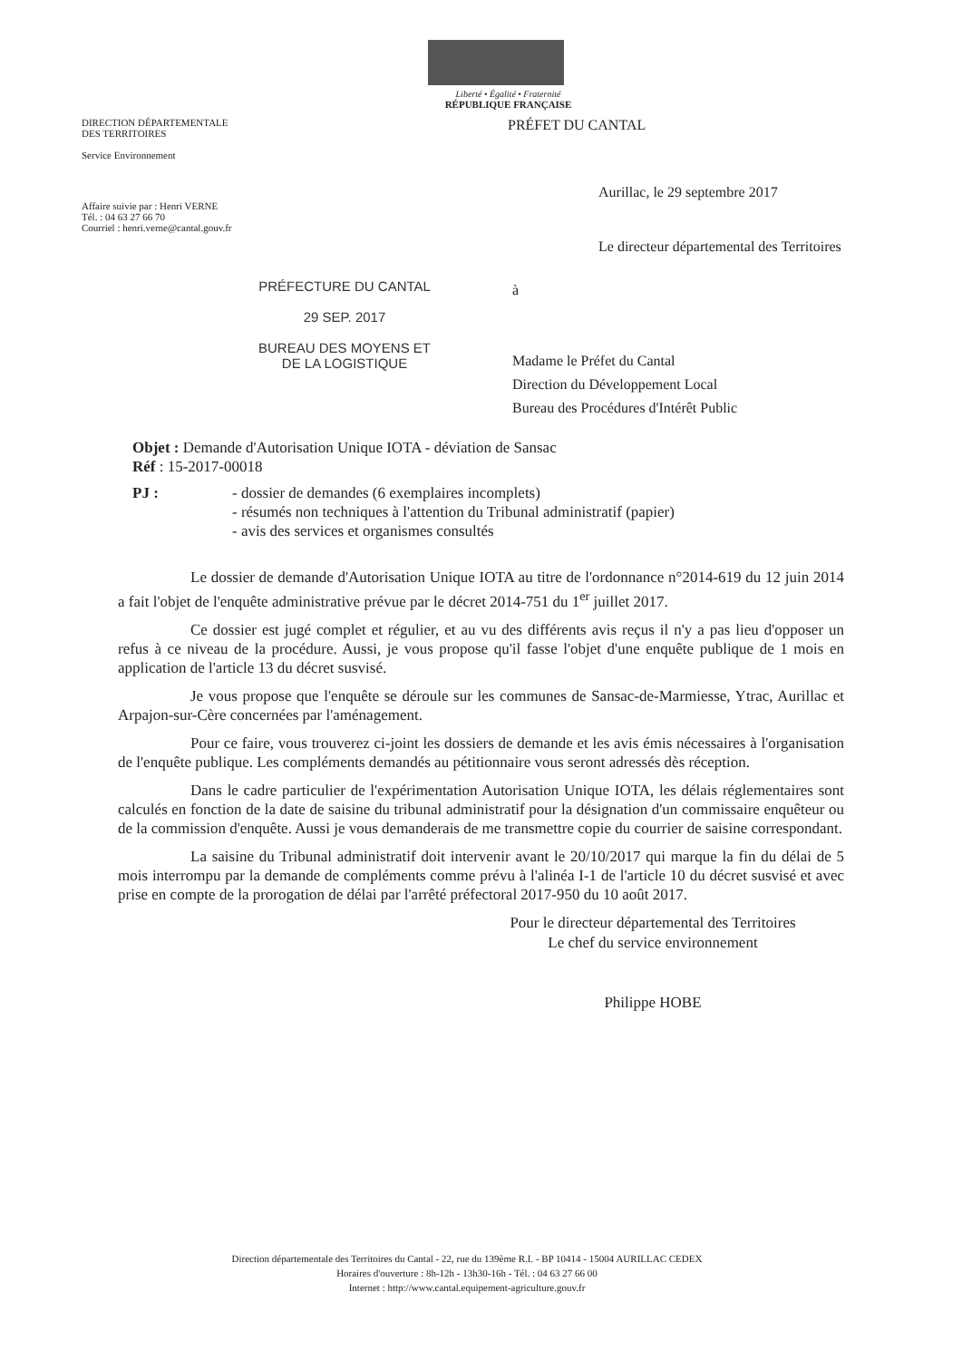Liberté • Égalité • Fraternité
RÉPUBLIQUE FRANÇAISE
DIRECTION DÉPARTEMENTALE
DES TERRITOIRES
Service Environnement
PRÉFET DU CANTAL
Affaire suivie par : Henri VERNE
Tél. : 04 63 27 66 70
Courriel : henri.verne@cantal.gouv.fr
Aurillac, le 29 septembre 2017
Le directeur départemental des Territoires
PRÉFECTURE DU CANTAL
29 SEP. 2017
BUREAU DES MOYENS ET
DE LA LOGISTIQUE
à
Madame le Préfet du Cantal
Direction du Développement Local
Bureau des Procédures d'Intérêt Public
Objet : Demande d'Autorisation Unique IOTA - déviation de Sansac
Réf : 15-2017-00018
PJ : - dossier de demandes (6 exemplaires incomplets)
- résumés non techniques à l'attention du Tribunal administratif (papier)
- avis des services et organismes consultés
Le dossier de demande d'Autorisation Unique IOTA au titre de l'ordonnance n°2014-619 du 12 juin 2014 a fait l'objet de l'enquête administrative prévue par le décret 2014-751 du 1<sup>er</sup> juillet 2017.
Ce dossier est jugé complet et régulier, et au vu des différents avis reçus il n'y a pas lieu d'opposer un refus à ce niveau de la procédure. Aussi, je vous propose qu'il fasse l'objet d'une enquête publique de 1 mois en application de l'article 13 du décret susvisé.
Je vous propose que l'enquête se déroule sur les communes de Sansac-de-Marmiesse, Ytrac, Aurillac et Arpajon-sur-Cère concernées par l'aménagement.
Pour ce faire, vous trouverez ci-joint les dossiers de demande et les avis émis nécessaires à l'organisation de l'enquête publique. Les compléments demandés au pétitionnaire vous seront adressés dès réception.
Dans le cadre particulier de l'expérimentation Autorisation Unique IOTA, les délais réglementaires sont calculés en fonction de la date de saisine du tribunal administratif pour la désignation d'un commissaire enquêteur ou de la commission d'enquête. Aussi je vous demanderais de me transmettre copie du courrier de saisine correspondant.
La saisine du Tribunal administratif doit intervenir avant le 20/10/2017 qui marque la fin du délai de 5 mois interrompu par la demande de compléments comme prévu à l'alinéa I-1 de l'article 10 du décret susvisé et avec prise en compte de la prorogation de délai par l'arrêté préfectoral 2017-950 du 10 août 2017.
Pour le directeur départemental des Territoires
Le chef du service environnement
Philippe HOBE
Direction départementale des Territoires du Cantal - 22, rue du 139ème R.I. - BP 10414 - 15004 AURILLAC CEDEX
Horaires d'ouverture : 8h-12h - 13h30-16h - Tél. : 04 63 27 66 00
Internet : http://www.cantal.equipement-agriculture.gouv.fr